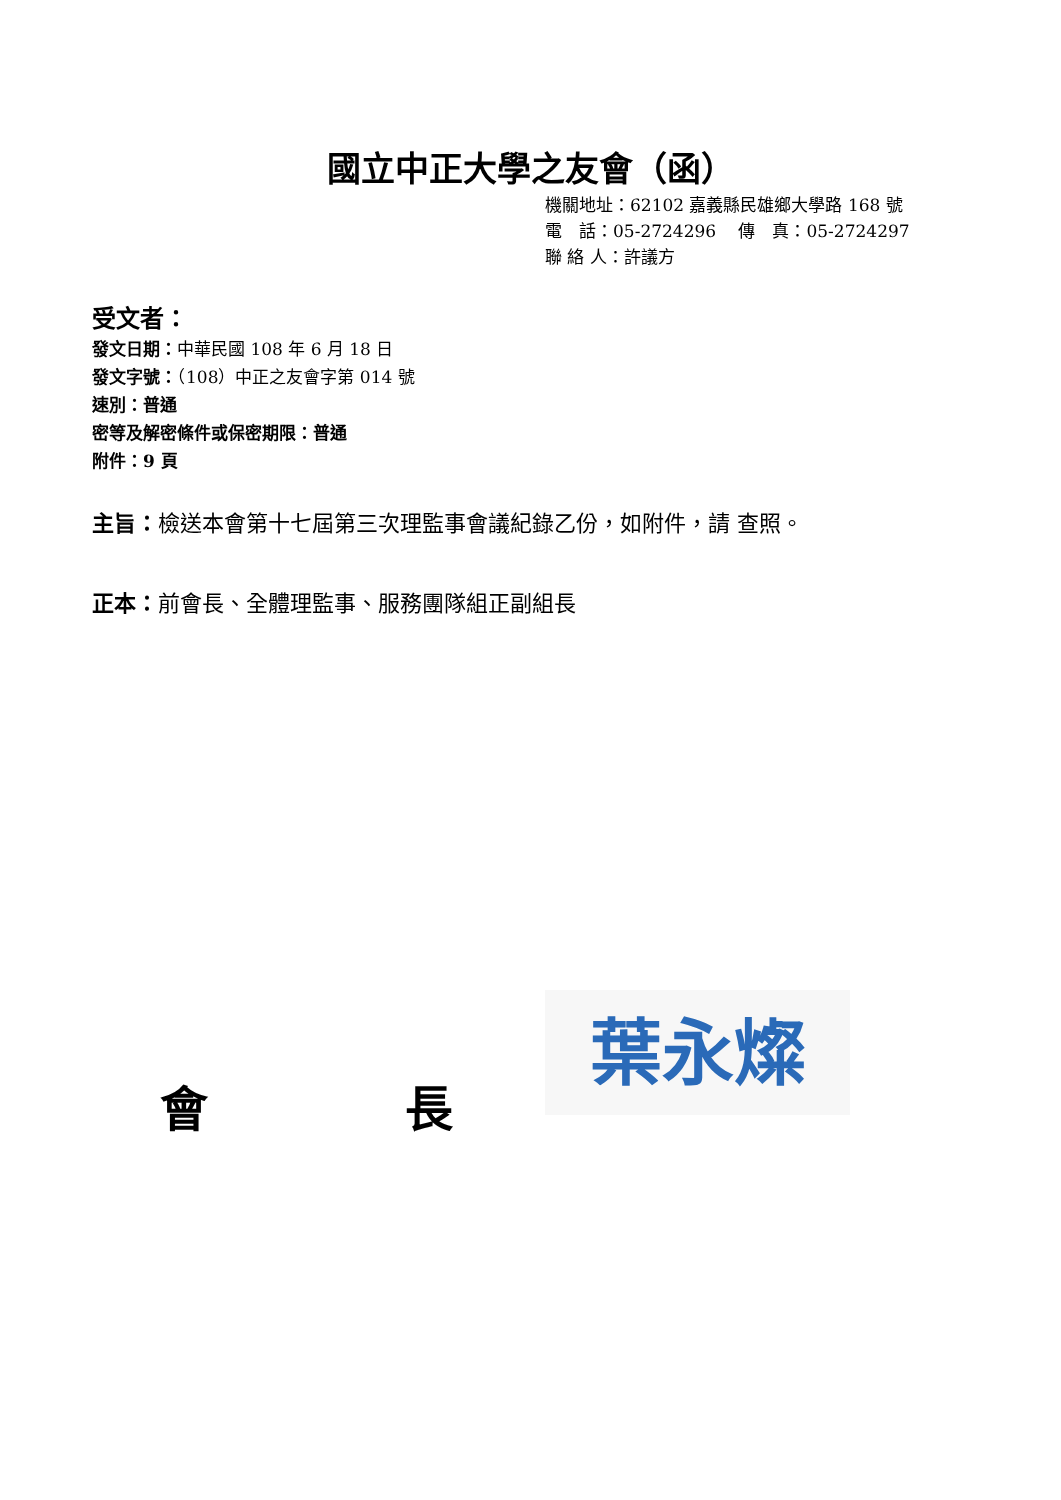國立中正大學之友會（函）
機關地址：62102 嘉義縣民雄鄉大學路 168 號
電　話：05-2724296　 傳　真：05-2724297
聯 絡 人：許議方
受文者：
發文日期：中華民國 108 年 6 月 18 日
發文字號：（108）中正之友會字第 014 號
速別：普通
密等及解密條件或保密期限：普通
附件：9 頁
主旨：檢送本會第十七屆第三次理監事會議紀錄乙份，如附件，請 查照。
正本：前會長、全體理監事、服務團隊組正副組長
葉永燦
會 長